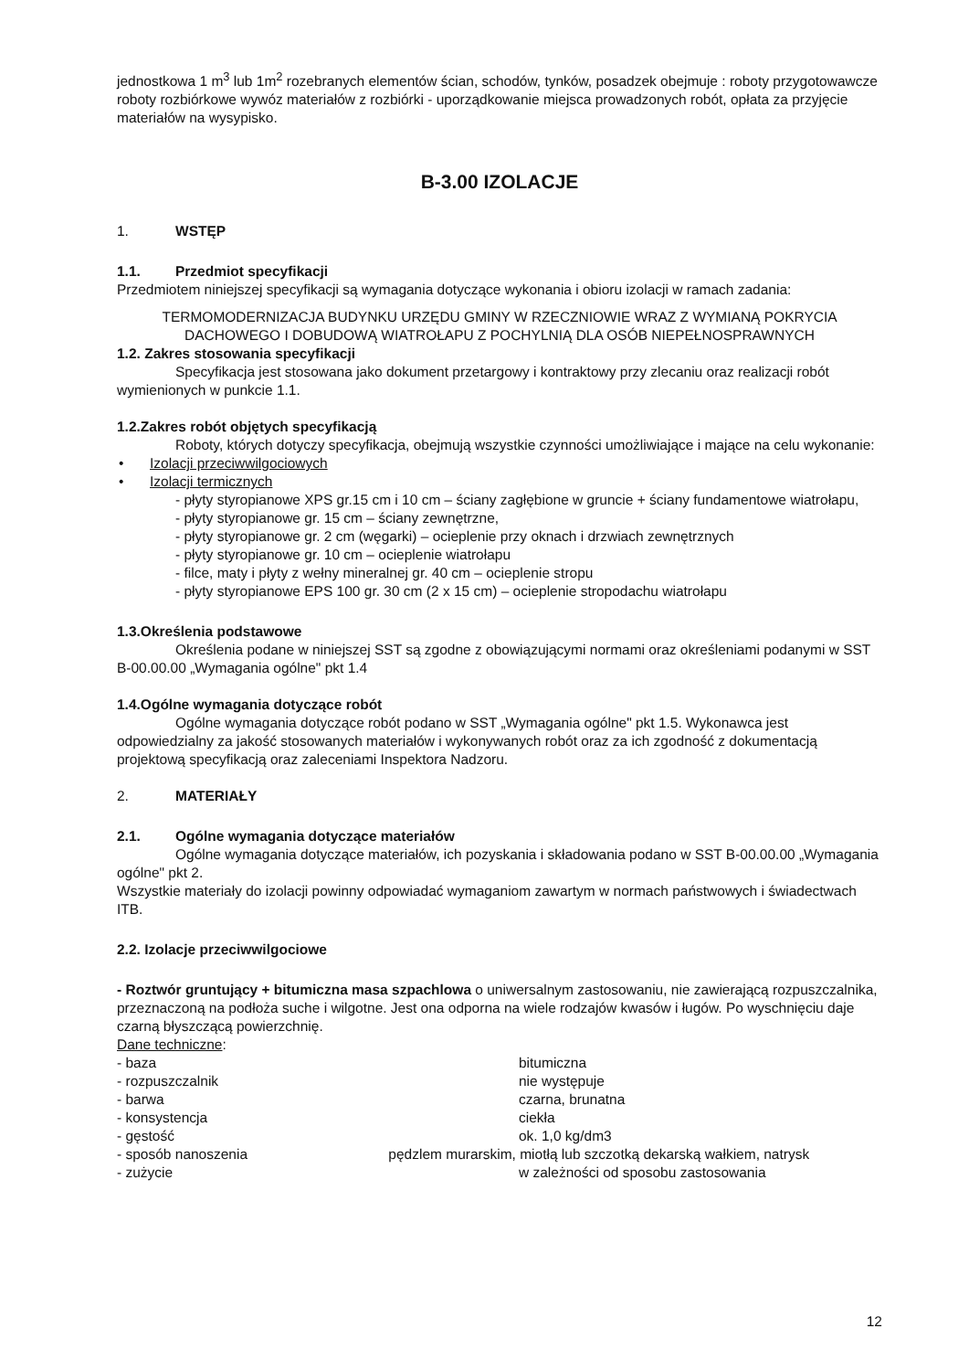jednostkowa 1 m<sup>3</sup> lub 1m<sup>2</sup> rozebranych elementów ścian, schodów, tynków, posadzek obejmuje : roboty przygotowawcze roboty rozbiórkowe wywóz materiałów z rozbiórki - uporządkowanie miejsca prowadzonych robót, opłata za przyjęcie materiałów na wysypisko.
B-3.00 IZOLACJE
1. WSTĘP
1.1. Przedmiot specyfikacji
Przedmiotem niniejszej specyfikacji są wymagania dotyczące wykonania i obioru izolacji w ramach zadania:
TERMOMODERNIZACJA BUDYNKU URZĘDU GMINY W RZECZNIOWIE WRAZ Z WYMIANĄ POKRYCIA DACHOWEGO I DOBUDOWĄ WIATROŁAPU Z POCHYLNIĄ DLA OSÓB NIEPEŁNOSPRAWNYCH
1.2. Zakres stosowania specyfikacji
Specyfikacja jest stosowana jako dokument przetargowy i kontraktowy przy zlecaniu oraz realizacji robót wymienionych w punkcie 1.1.
1.2.Zakres robót objętych specyfikacją
Roboty, których dotyczy specyfikacja, obejmują wszystkie czynności umożliwiające i mające na celu wykonanie:
• Izolacji przeciwwilgociowych
• Izolacji termicznych
- płyty styropianowe XPS gr.15 cm i 10 cm – ściany zagłębione w gruncie + ściany fundamentowe wiatrołapu,
- płyty styropianowe gr. 15 cm – ściany zewnętrzne,
- płyty styropianowe gr. 2 cm (węgarki) – ocieplenie przy oknach i drzwiach zewnętrznych
- płyty styropianowe gr. 10 cm – ocieplenie wiatrołapu
- filce, maty i płyty z wełny mineralnej gr. 40 cm – ocieplenie stropu
- płyty styropianowe EPS 100 gr. 30 cm (2 x 15 cm) – ocieplenie stropodachu wiatrołapu
1.3.Określenia podstawowe
Określenia podane w niniejszej SST są zgodne z obowiązującymi normami oraz określeniami podanymi w SST B-00.00.00 „Wymagania ogólne" pkt 1.4
1.4.Ogólne wymagania dotyczące robót
Ogólne wymagania dotyczące robót podano w SST „Wymagania ogólne" pkt 1.5. Wykonawca jest odpowiedzialny za jakość stosowanych materiałów i wykonywanych robót oraz za ich zgodność z dokumentacją projektową specyfikacją oraz zaleceniami Inspektora Nadzoru.
2. MATERIAŁY
2.1. Ogólne wymagania dotyczące materiałów
Ogólne wymagania dotyczące materiałów, ich pozyskania i składowania podano w SST B-00.00.00 „Wymagania ogólne" pkt 2.
Wszystkie materiały do izolacji powinny odpowiadać wymaganiom zawartym w normach państwowych i świadectwach ITB.
2.2. Izolacje przeciwwilgociowe
- Roztwór gruntujący + bitumiczna masa szpachlowa o uniwersalnym zastosowaniu, nie zawierającą rozpuszczalnika, przeznaczoną na podłoża suche i wilgotne. Jest ona odporna na wiele rodzajów kwasów i ługów. Po wyschnięciu daje czarną błyszczącą powierzchnię.
Dane techniczne:
- baza bitumiczna
- rozpuszczalnik nie występuje
- barwa czarna, brunatna
- konsystencja ciekła
- gęstość ok. 1,0 kg/dm3
- sposób nanoszenia pędzlem murarskim, miotłą lub szczotką dekarską wałkiem, natrysk
- zużycie w zależności od sposobu zastosowania
12